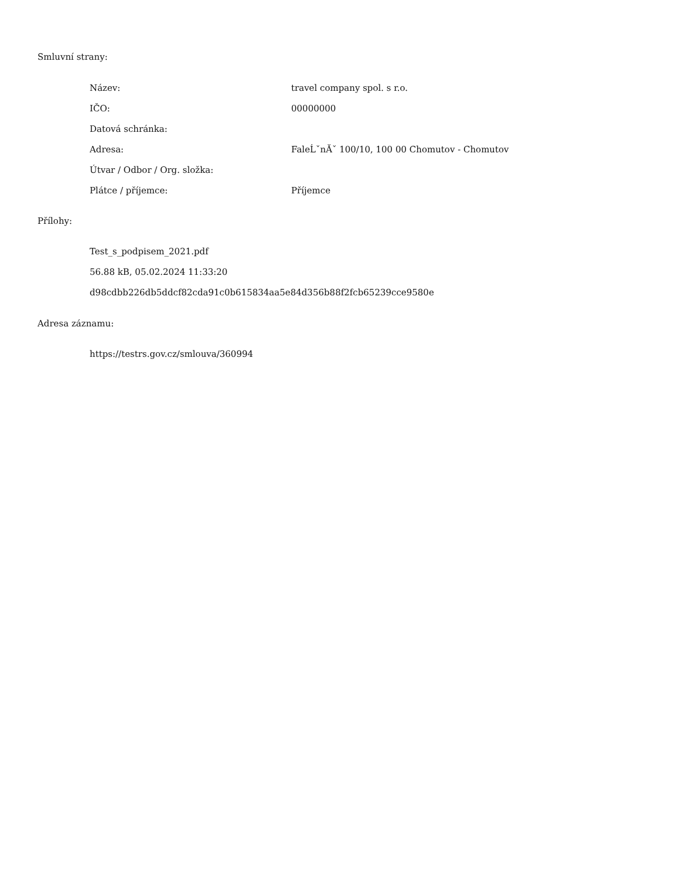Smluvní strany:
| Název: | travel company spol. s r.o. |
| IČO: | 00000000 |
| Datová schránka: | |
| Adresa: | FaleĹˇnĂˇ 100/10, 100 00 Chomutov - Chomutov |
| Útvar / Odbor / Org. složka: | |
| Plátce / příjemce: | Příjemce |
Přílohy:
Test_s_podpisem_2021.pdf
56.88 kB, 05.02.2024 11:33:20
d98cdbb226db5ddcf82cda91c0b615834aa5e84d356b88f2fcb65239cce9580e
Adresa záznamu:
https://testrs.gov.cz/smlouva/360994